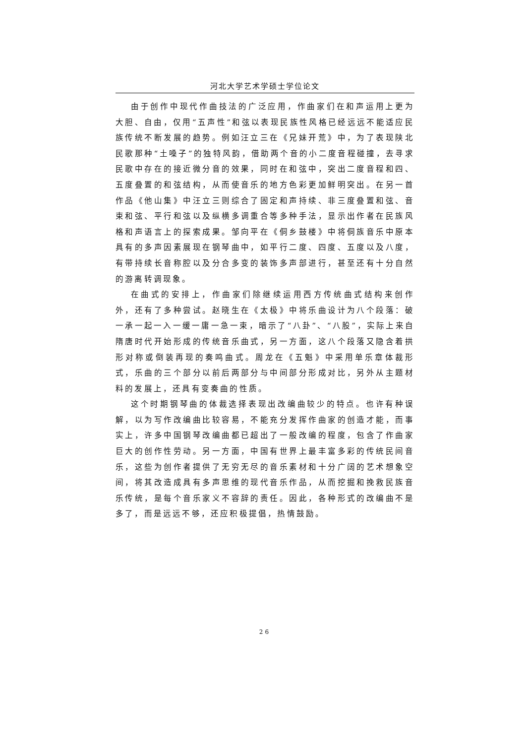河北大学艺术学硕士学位论文
由于创作中现代作曲技法的广泛应用，作曲家们在和声运用上更为大胆、自由，仅用“五声性”和弦以表现民族性风格已经远远不能适应民族传统不断发展的趋势。例如汪立三在《兄妹开荒》中，为了表现陕北民歌那种“土嗓子”的独特风韵，借助两个音的小二度音程碰撞，去寻求民歌中存在的接近微分音的效果，同时在和弦中，突出二度音程和四、五度叠置的和弦结构，从而使音乐的地方色彩更加鲜明突出。在另一首作品《他山集》中汪立三则综合了固定和声持续、非三度叠置和弦、音束和弦、平行和弦以及纵横多调重合等多种手法，显示出作者在民族风格和声语言上的探索成果。邹向平在《侗乡鼓楼》中将侗族音乐中原本具有的多声因素展现在钢琴曲中，如平行二度、四度、五度以及八度，有带持续长音称腔以及分合多变的装饰多声部进行，甚至还有十分自然的游离转调现象。
在曲式的安排上，作曲家们除继续运用西方传统曲式结构来创作外，还有了多种尝试。赵晓生在《太极》中将乐曲设计为八个段落：破一承一起一入一缓一庸一急一束，暗示了“八卦”、“八股”，实际上来自隋唐时代开始形成的传统音乐曲式，另一方面，这八个段落又隐含着拱形对称或倒装再现的奏鸣曲式。周龙在《五魁》中采用单乐章体裁形式，乐曲的三个部分以前后两部分与中间部分形成对比，另外从主题材料的发展上，还具有变奏曲的性质。
这个时期钢琴曲的体裁选择表现出改编曲较少的特点。也许有种误解，以为写作改编曲比较容易，不能充分发挥作曲家的创造才能，而事实上，许多中国钢琴改编曲都已超出了一般改编的程度，包含了作曲家巨大的创作性劳动。另一方面，中国有世界上最丰富多彩的传统民间音乐，这些为创作者提供了无穷无尽的音乐素材和十分广阔的艺术想象空间，将其改造成具有多声思维的现代音乐作品，从而挖掘和挽救民族音乐传统，是每个音乐家义不容辞的责任。因此，各种形式的改编曲不是多了，而是远远不够，还应积极提倡，热情鼓励。
26